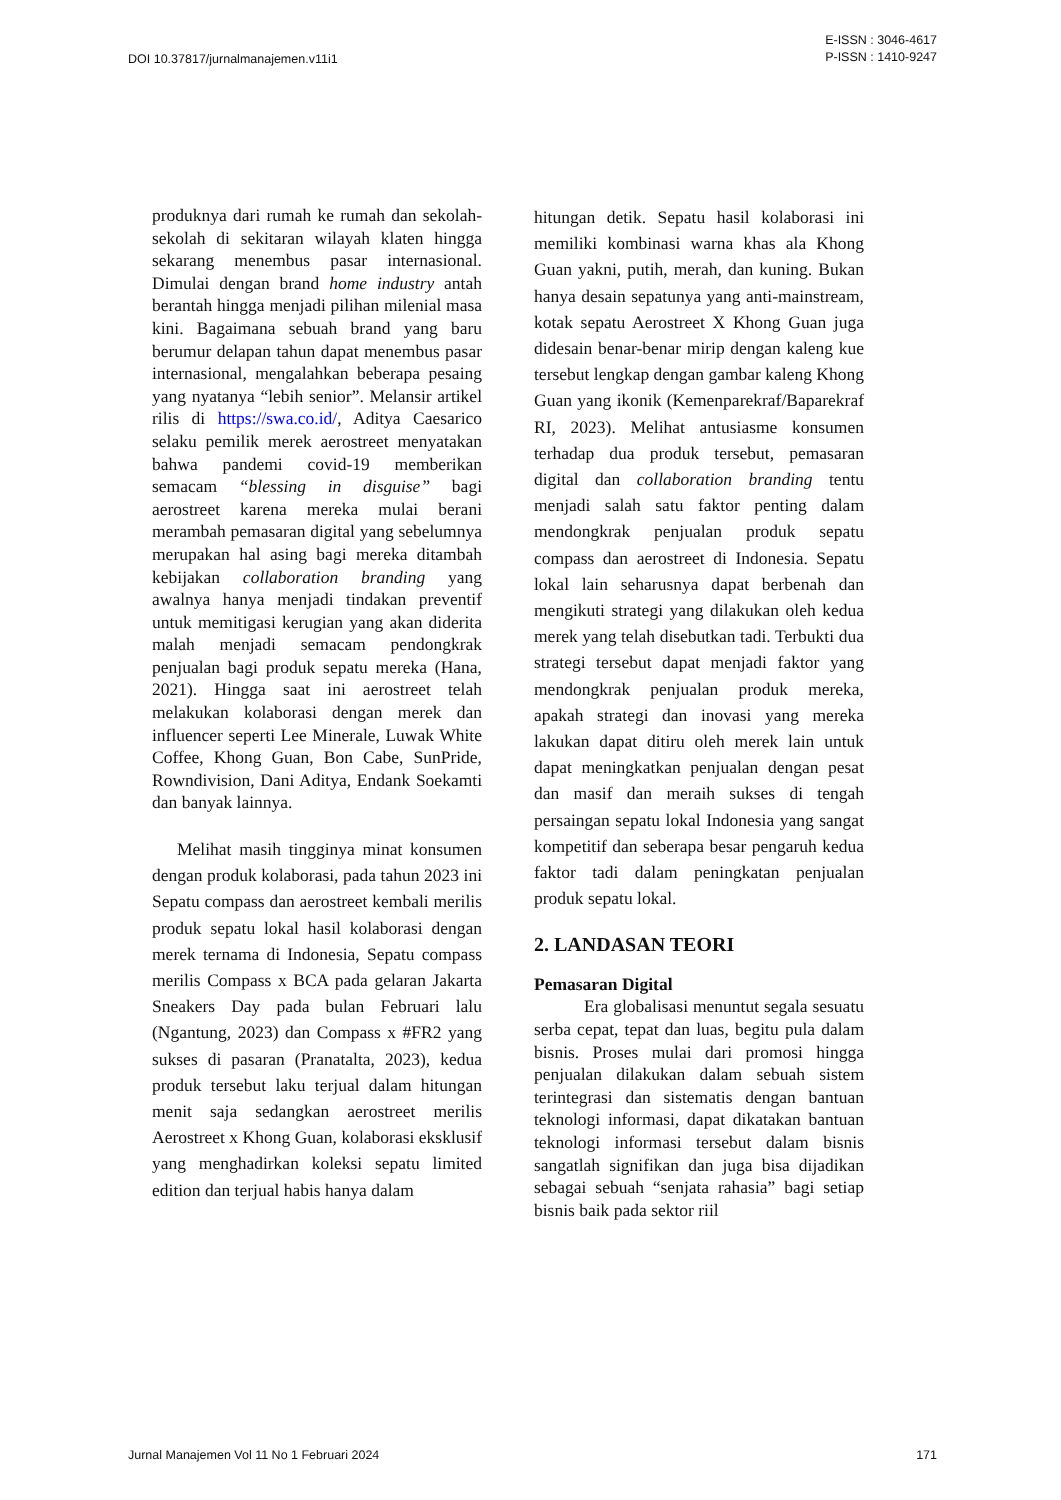DOI 10.37817/jurnalmanajemen.v11i1 E-ISSN : 3046-4617
P-ISSN : 1410-9247
produknya dari rumah ke rumah dan sekolah-sekolah di sekitaran wilayah klaten hingga sekarang menembus pasar internasional. Dimulai dengan brand home industry antah berantah hingga menjadi pilihan milenial masa kini. Bagaimana sebuah brand yang baru berumur delapan tahun dapat menembus pasar internasional, mengalahkan beberapa pesaing yang nyatanya “lebih senior”. Melansir artikel rilis di https://swa.co.id/, Aditya Caesarico selaku pemilik merek aerostreet menyatakan bahwa pandemi covid-19 memberikan semacam “blessing in disguise” bagi aerostreet karena mereka mulai berani merambah pemasaran digital yang sebelumnya merupakan hal asing bagi mereka ditambah kebijakan collaboration branding yang awalnya hanya menjadi tindakan preventif untuk memitigasi kerugian yang akan diderita malah menjadi semacam pendongkrak penjualan bagi produk sepatu mereka (Hana, 2021). Hingga saat ini aerostreet telah melakukan kolaborasi dengan merek dan influencer seperti Lee Minerale, Luwak White Coffee, Khong Guan, Bon Cabe, SunPride, Rowndivision, Dani Aditya, Endank Soekamti dan banyak lainnya.
Melihat masih tingginya minat konsumen dengan produk kolaborasi, pada tahun 2023 ini Sepatu compass dan aerostreet kembali merilis produk sepatu lokal hasil kolaborasi dengan merek ternama di Indonesia, Sepatu compass merilis Compass x BCA pada gelaran Jakarta Sneakers Day pada bulan Februari lalu (Ngantung, 2023) dan Compass x #FR2 yang sukses di pasaran (Pranatalta, 2023), kedua produk tersebut laku terjual dalam hitungan menit saja sedangkan aerostreet merilis Aerostreet x Khong Guan, kolaborasi eksklusif yang menghadirkan koleksi sepatu limited edition dan terjual habis hanya dalam
hitungan detik. Sepatu hasil kolaborasi ini memiliki kombinasi warna khas ala Khong Guan yakni, putih, merah, dan kuning. Bukan hanya desain sepatunya yang anti-mainstream, kotak sepatu Aerostreet X Khong Guan juga didesain benar-benar mirip dengan kaleng kue tersebut lengkap dengan gambar kaleng Khong Guan yang ikonik (Kemenparekraf/Baparekraf RI, 2023). Melihat antusiasme konsumen terhadap dua produk tersebut, pemasaran digital dan collaboration branding tentu menjadi salah satu faktor penting dalam mendongkrak penjualan produk sepatu compass dan aerostreet di Indonesia. Sepatu lokal lain seharusnya dapat berbenah dan mengikuti strategi yang dilakukan oleh kedua merek yang telah disebutkan tadi. Terbukti dua strategi tersebut dapat menjadi faktor yang mendongkrak penjualan produk mereka, apakah strategi dan inovasi yang mereka lakukan dapat ditiru oleh merek lain untuk dapat meningkatkan penjualan dengan pesat dan masif dan meraih sukses di tengah persaingan sepatu lokal Indonesia yang sangat kompetitif dan seberapa besar pengaruh kedua faktor tadi dalam peningkatan penjualan produk sepatu lokal.
2. LANDASAN TEORI
Pemasaran Digital
Era globalisasi menuntut segala sesuatu serba cepat, tepat dan luas, begitu pula dalam bisnis. Proses mulai dari promosi hingga penjualan dilakukan dalam sebuah sistem terintegrasi dan sistematis dengan bantuan teknologi informasi, dapat dikatakan bantuan teknologi informasi tersebut dalam bisnis sangatlah signifikan dan juga bisa dijadikan sebagai sebuah “senjata rahasia” bagi setiap bisnis baik pada sektor riil
Jurnal Manajemen Vol 11 No 1 Februari 2024 171